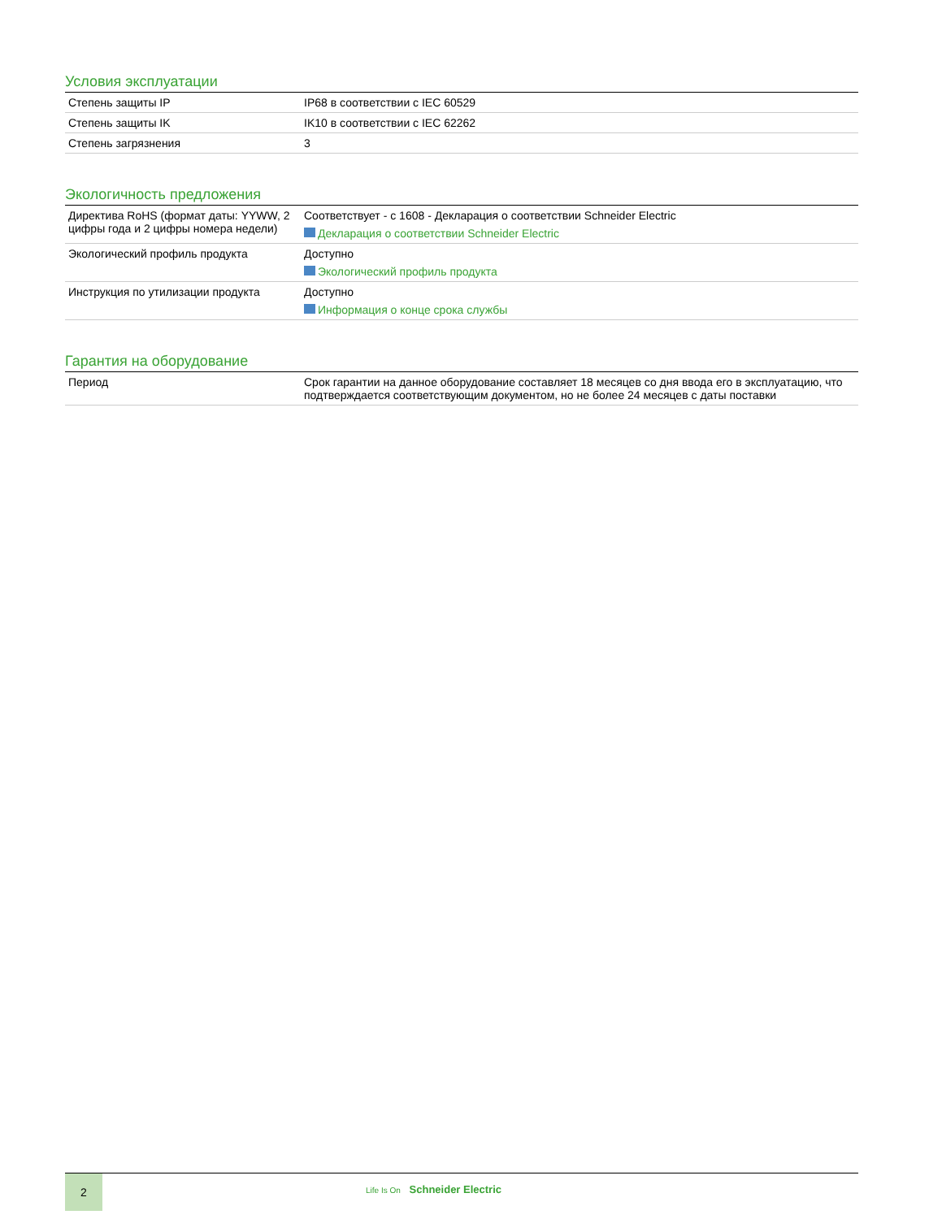Условия эксплуатации
| Степень защиты IP | IP68 в соответствии с IEC 60529 |
| Степень защиты IK | IK10 в соответствии с IEC 62262 |
| Степень загрязнения | 3 |
Экологичность предложения
| Директива RoHS (формат даты: YYWW, 2 цифры года и 2 цифры номера недели) | Соответствует - с 1608 - Декларация о соответствии Schneider Electric Декларация о соответствии Schneider Electric |
| Экологический профиль продукта | Доступно Экологический профиль продукта |
| Инструкция по утилизации продукта | Доступно Информация о конце срока службы |
Гарантия на оборудование
| Период | Срок гарантии на данное оборудование составляет 18 месяцев со дня ввода его в эксплуатацию, что подтверждается соответствующим документом, но не более 24 месяцев с даты поставки |
2
Life Is On Schneider Electric